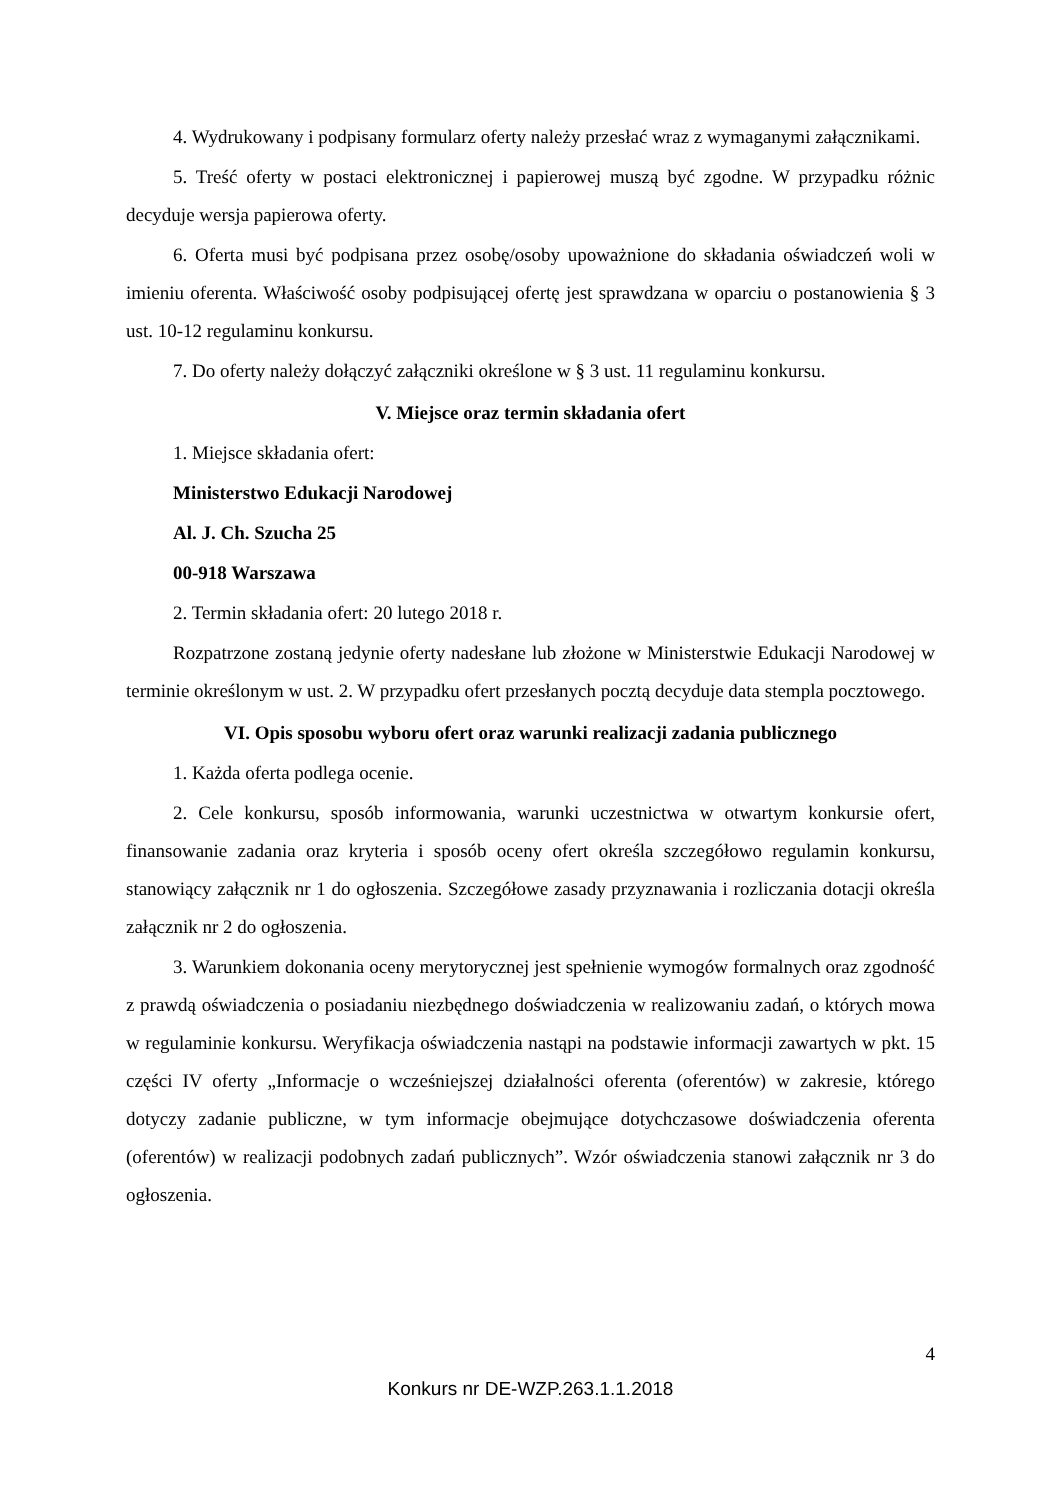4. Wydrukowany i podpisany formularz oferty należy przesłać wraz z wymaganymi załącznikami.
5. Treść oferty w postaci elektronicznej i papierowej muszą być zgodne. W przypadku różnic decyduje wersja papierowa oferty.
6. Oferta musi być podpisana przez osobę/osoby upoważnione do składania oświadczeń woli w imieniu oferenta. Właściwość osoby podpisującej ofertę jest sprawdzana w oparciu o postanowienia § 3 ust. 10-12 regulaminu konkursu.
7. Do oferty należy dołączyć załączniki określone w § 3 ust. 11 regulaminu konkursu.
V. Miejsce oraz termin składania ofert
1. Miejsce składania ofert:
Ministerstwo Edukacji Narodowej
Al. J. Ch. Szucha 25
00-918 Warszawa
2. Termin składania ofert: 20 lutego 2018 r.
Rozpatrzone zostaną jedynie oferty nadesłane lub złożone w Ministerstwie Edukacji Narodowej w terminie określonym w ust. 2. W przypadku ofert przesłanych pocztą decyduje data stempla pocztowego.
VI. Opis sposobu wyboru ofert oraz warunki realizacji zadania publicznego
1. Każda oferta podlega ocenie.
2. Cele konkursu, sposób informowania, warunki uczestnictwa w otwartym konkursie ofert, finansowanie zadania oraz kryteria i sposób oceny ofert określa szczegółowo regulamin konkursu, stanowiący załącznik nr 1 do ogłoszenia. Szczegółowe zasady przyznawania i rozliczania dotacji określa załącznik nr 2 do ogłoszenia.
3. Warunkiem dokonania oceny merytorycznej jest spełnienie wymogów formalnych oraz zgodność z prawdą oświadczenia o posiadaniu niezbędnego doświadczenia w realizowaniu zadań, o których mowa w regulaminie konkursu. Weryfikacja oświadczenia nastąpi na podstawie informacji zawartych w pkt. 15 części IV oferty „Informacje o wcześniejszej działalności oferenta (oferentów) w zakresie, którego dotyczy zadanie publiczne, w tym informacje obejmujące dotychczasowe doświadczenia oferenta (oferentów) w realizacji podobnych zadań publicznych”. Wzór oświadczenia stanowi załącznik nr 3 do ogłoszenia.
4
Konkurs nr DE-WZP.263.1.1.2018